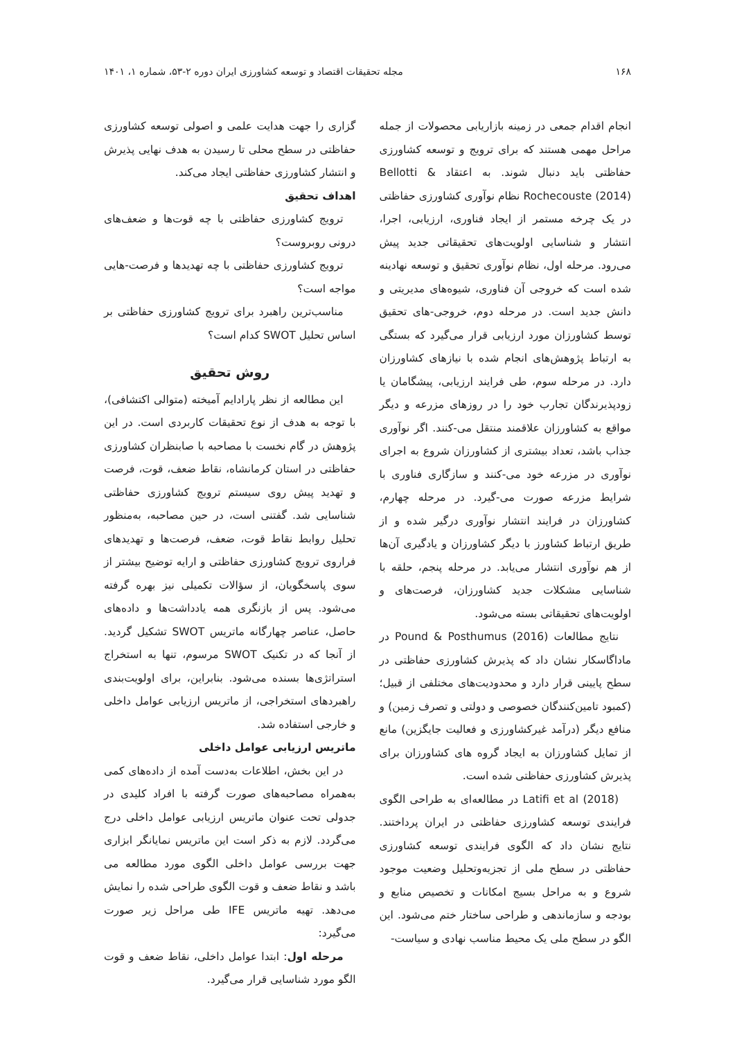۱۶۸ مجله تحقیقات اقتصاد و توسعه کشاورزی ایران دوره ۲-۵۳، شماره ۱، ۱۴۰۱
انجام اقدام جمعی در زمینه بازاریابی محصولات از جمله مراحل مهمی هستند که برای ترویج و توسعه کشاورزی حفاظتی باید دنبال شوند. به اعتقاد Bellotti & Rochecouste (2014) نظام نوآوری کشاورزی حفاظتی در یک چرخه مستمر از ایجاد فناوری، ارزیابی، اجرا، انتشار و شناسایی اولویت‌های تحقیقاتی جدید پیش می‌رود. مرحله اول، نظام نوآوری تحقیق و توسعه نهادینه شده است که خروجی آن فناوری، شیوه‌های مدیریتی و دانش جدید است. در مرحله دوم، خروجی-های تحقیق توسط کشاورزان مورد ارزیابی قرار می‌گیرد که بستگی به ارتباط پژوهش‌های انجام شده با نیازهای کشاورزان دارد. در مرحله سوم، طی فرایند ارزیابی، پیشگامان یا زودپذیرندگان تجارب خود را در روزهای مزرعه و دیگر مواقع به کشاورزان علاقمند منتقل می-کنند. اگر نوآوری جذاب باشد، تعداد بیشتری از کشاورزان شروع به اجرای نوآوری در مزرعه خود می-کنند و سازگاری فناوری با شرایط مزرعه صورت می-گیرد. در مرحله چهارم، کشاورزان در فرایند انتشار نوآوری درگیر شده و از طریق ارتباط کشاورز با دیگر کشاورزان و یادگیری آن‌ها از هم نوآوری انتشار می‌یابد. در مرحله پنجم، حلقه با شناسایی مشکلات جدید کشاورزان، فرصت‌های و اولویت‌های تحقیقاتی بسته می‌شود.
نتایج مطالعات Pound & Posthumus (2016) در ماداگاسکار نشان داد که پذیرش کشاورزی حفاظتی در سطح پایینی قرار دارد و محدودیت‌های مختلفی از قبیل؛ (کمبود تامین‌کنندگان خصوصی و دولتی و تصرف زمین) و منافع دیگر (درآمد غیرکشاورزی و فعالیت جایگزین) مانع از تمایل کشاورزان به ایجاد گروه های کشاورزان برای پذیرش کشاورزی حفاظتی شده است.
Latifi et al (2018) در مطالعه‌ای به طراحی الگوی فرایندی توسعه کشاورزی حفاظتی در ایران پرداختند. نتایج نشان داد که الگوی فرایندی توسعه کشاورزی حفاظتی در سطح ملی از تجزیه‌وتحلیل وضعیت موجود شروع و به مراحل بسیج امکانات و تخصیص منابع و بودجه و سازماندهی و طراحی ساختار ختم می‌شود. این الگو در سطح ملی یک محیط مناسب نهادی و سیاست-
گزاری را جهت هدایت علمی و اصولی توسعه کشاورزی حفاظتی در سطح محلی تا رسیدن به هدف نهایی پذیرش و انتشار کشاورزی حفاظتی ایجاد می‌کند.
اهداف تحقیق
ترویج کشاورزی حفاظتی با چه قوت‌ها و ضعف‌های درونی روبروست؟
ترویج کشاورزی حفاظتی با چه تهدیدها و فرصت-هایی مواجه است؟
مناسب‌ترین راهبرد برای ترویج کشاورزی حفاظتی بر اساس تحلیل SWOT کدام است؟
روش تحقیق
این مطالعه از نظر پارادایم آمیخته (متوالی اکتشافی)، با توجه به هدف از نوع تحقیقات کاربردی است. در این پژوهش در گام نخست با مصاحبه با صابنظران کشاورزی حفاظتی در استان کرمانشاه، نقاط ضعف، قوت، فرصت و تهدید پیش روی سیستم ترویج کشاورزی حفاظتی شناسایی شد. گفتنی است، در حین مصاحبه، به‌منظور تحلیل روابط نقاط قوت، ضعف، فرصت‌ها و تهدیدهای فراروی ترویج کشاورزی حفاظتی و ارایه توضیح بیشتر از سوی پاسخگویان، از سؤالات تکمیلی نیز بهره گرفته می‌شود. پس از بازنگری همه یادداشت‌ها و داده‌های حاصل، عناصر چهارگانه ماتریس SWOT تشکیل گردید. از آنجا که در تکنیک SWOT مرسوم، تنها به استخراج استراتژی‌ها بسنده می‌شود. بنابراین، برای اولویت‌بندی راهبردهای استخراجی، از ماتریس ارزیابی عوامل داخلی و خارجی استفاده شد.
ماتریس ارزیابی عوامل داخلی
در این بخش، اطلاعات به‌دست آمده از داده‌های کمی به‌همراه مصاحبه‌های صورت گرفته با افراد کلیدی در جدولی تحت عنوان ماتریس ارزیابی عوامل داخلی درج می‌گردد. لازم به ذکر است این ماتریس نمایانگر ابزاری جهت بررسی عوامل داخلی الگوی مورد مطالعه می باشد و نقاط ضعف و قوت الگوی طراحی شده را نمایش می‌دهد. تهیه ماتریس IFE طی مراحل زیر صورت می‌گیرد:
مرحله اول: ابتدا عوامل داخلی، نقاط ضعف و قوت الگو مورد شناسایی قرار می‌گیرد.